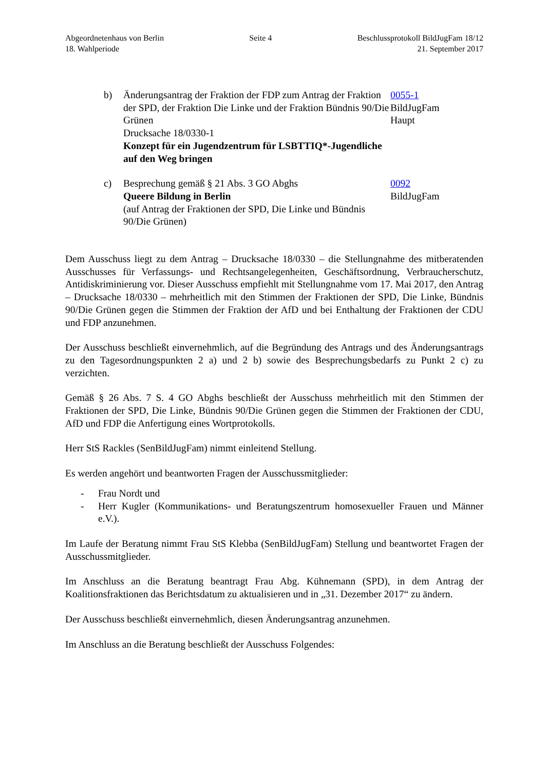Abgeordnetenhaus von Berlin
18. Wahlperiode
Seite 4 Beschlussprotokoll BildJugFam 18/12
21. September 2017
b) Änderungsantrag der Fraktion der FDP zum Antrag der Fraktion der SPD, der Fraktion Die Linke und der Fraktion Bündnis 90/Die Grünen
Drucksache 18/0330-1
Konzept für ein Jugendzentrum für LSBTTIQ*-Jugendliche auf den Weg bringen
0055-1
BildJugFam
Haupt
c) Besprechung gemäß § 21 Abs. 3 GO Abghs
Queere Bildung in Berlin
(auf Antrag der Fraktionen der SPD, Die Linke und Bündnis 90/Die Grünen)
0092
BildJugFam
Dem Ausschuss liegt zu dem Antrag – Drucksache 18/0330 – die Stellungnahme des mitberatenden Ausschusses für Verfassungs- und Rechtsangelegenheiten, Geschäftsordnung, Verbraucherschutz, Antidiskriminierung vor. Dieser Ausschuss empfiehlt mit Stellungnahme vom 17. Mai 2017, den Antrag – Drucksache 18/0330 – mehrheitlich mit den Stimmen der Fraktionen der SPD, Die Linke, Bündnis 90/Die Grünen gegen die Stimmen der Fraktion der AfD und bei Enthaltung der Fraktionen der CDU und FDP anzunehmen.
Der Ausschuss beschließt einvernehmlich, auf die Begründung des Antrags und des Änderungsantrags zu den Tagesordnungspunkten 2 a) und 2 b) sowie des Besprechungsbedarfs zu Punkt 2 c) zu verzichten.
Gemäß § 26 Abs. 7 S. 4 GO Abghs beschließt der Ausschuss mehrheitlich mit den Stimmen der Fraktionen der SPD, Die Linke, Bündnis 90/Die Grünen gegen die Stimmen der Fraktionen der CDU, AfD und FDP die Anfertigung eines Wortprotokolls.
Herr StS Rackles (SenBildJugFam) nimmt einleitend Stellung.
Es werden angehört und beantworten Fragen der Ausschussmitglieder:
- Frau Nordt und
- Herr Kugler (Kommunikations- und Beratungszentrum homosexueller Frauen und Männer e.V.).
Im Laufe der Beratung nimmt Frau StS Klebba (SenBildJugFam) Stellung und beantwortet Fragen der Ausschussmitglieder.
Im Anschluss an die Beratung beantragt Frau Abg. Kühnemann (SPD), in dem Antrag der Koalitionsfraktionen das Berichtsdatum zu aktualisieren und in „31. Dezember 2017“ zu ändern.
Der Ausschuss beschließt einvernehmlich, diesen Änderungsantrag anzunehmen.
Im Anschluss an die Beratung beschließt der Ausschuss Folgendes: